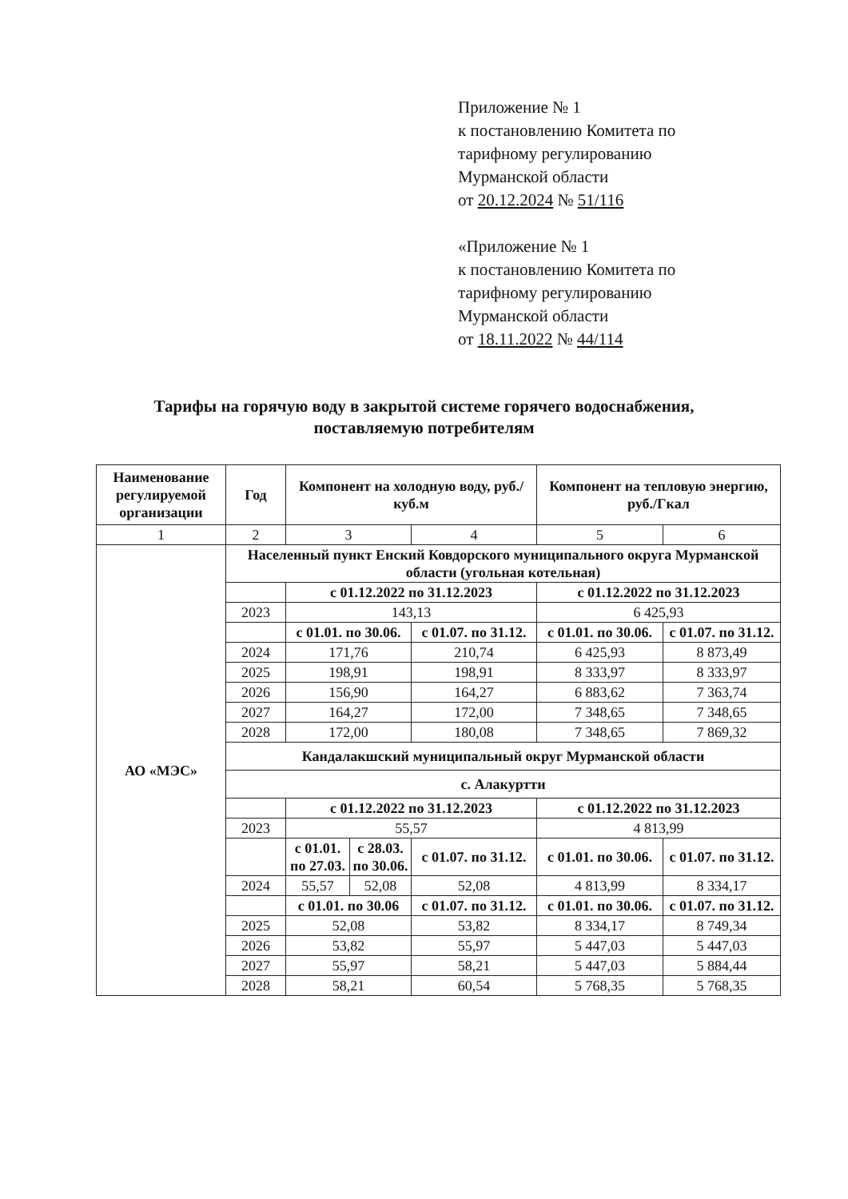Приложение № 1
к постановлению Комитета по
тарифному регулированию
Мурманской области
от 20.12.2024 № 51/116
«Приложение № 1
к постановлению Комитета по
тарифному регулированию
Мурманской области
от 18.11.2022 № 44/114
Тарифы на горячую воду в закрытой системе горячего водоснабжения,
поставляемую потребителям
| Наименование регулируемой организации | Год | Компонент на холодную воду, руб./куб.м | | | Компонент на тепловую энергию, руб./Гкал | |
| --- | --- | --- | --- | --- | --- | --- |
| 1 | 2 | 3 | | 4 | 5 | 6 |
| АО «МЭС» | Населенный пункт Енский Ковдорского муниципального округа Мурманской области (угольная котельная) | | | | | |
| | | с 01.12.2022 по 31.12.2023 | | | с 01.12.2022 по 31.12.2023 | |
| | 2023 | 143,13 | | | 6 425,93 | |
| | | с 01.01. по 30.06. | | с 01.07. по 31.12. | с 01.01. по 30.06. | с 01.07. по 31.12. |
| | 2024 | 171,76 | | 210,74 | 6 425,93 | 8 873,49 |
| | 2025 | 198,91 | | 198,91 | 8 333,97 | 8 333,97 |
| | 2026 | 156,90 | | 164,27 | 6 883,62 | 7 363,74 |
| | 2027 | 164,27 | | 172,00 | 7 348,65 | 7 348,65 |
| | 2028 | 172,00 | | 180,08 | 7 348,65 | 7 869,32 |
| | Кандалакшский муниципальный округ Мурманской области | | | | | |
| | с. Алакуртти | | | | | |
| | | с 01.12.2022 по 31.12.2023 | | | с 01.12.2022 по 31.12.2023 | |
| | 2023 | 55,57 | | | 4 813,99 | |
| | | с 01.01. по 27.03. | с 28.03. по 30.06. | с 01.07. по 31.12. | с 01.01. по 30.06. | с 01.07. по 31.12. |
| | 2024 | 55,57 | 52,08 | 52,08 | 4 813,99 | 8 334,17 |
| | | с 01.01. по 30.06 | | с 01.07. по 31.12. | с 01.01. по 30.06. | с 01.07. по 31.12. |
| | 2025 | 52,08 | | 53,82 | 8 334,17 | 8 749,34 |
| | 2026 | 53,82 | | 55,97 | 5 447,03 | 5 447,03 |
| | 2027 | 55,97 | | 58,21 | 5 447,03 | 5 884,44 |
| | 2028 | 58,21 | | 60,54 | 5 768,35 | 5 768,35 |